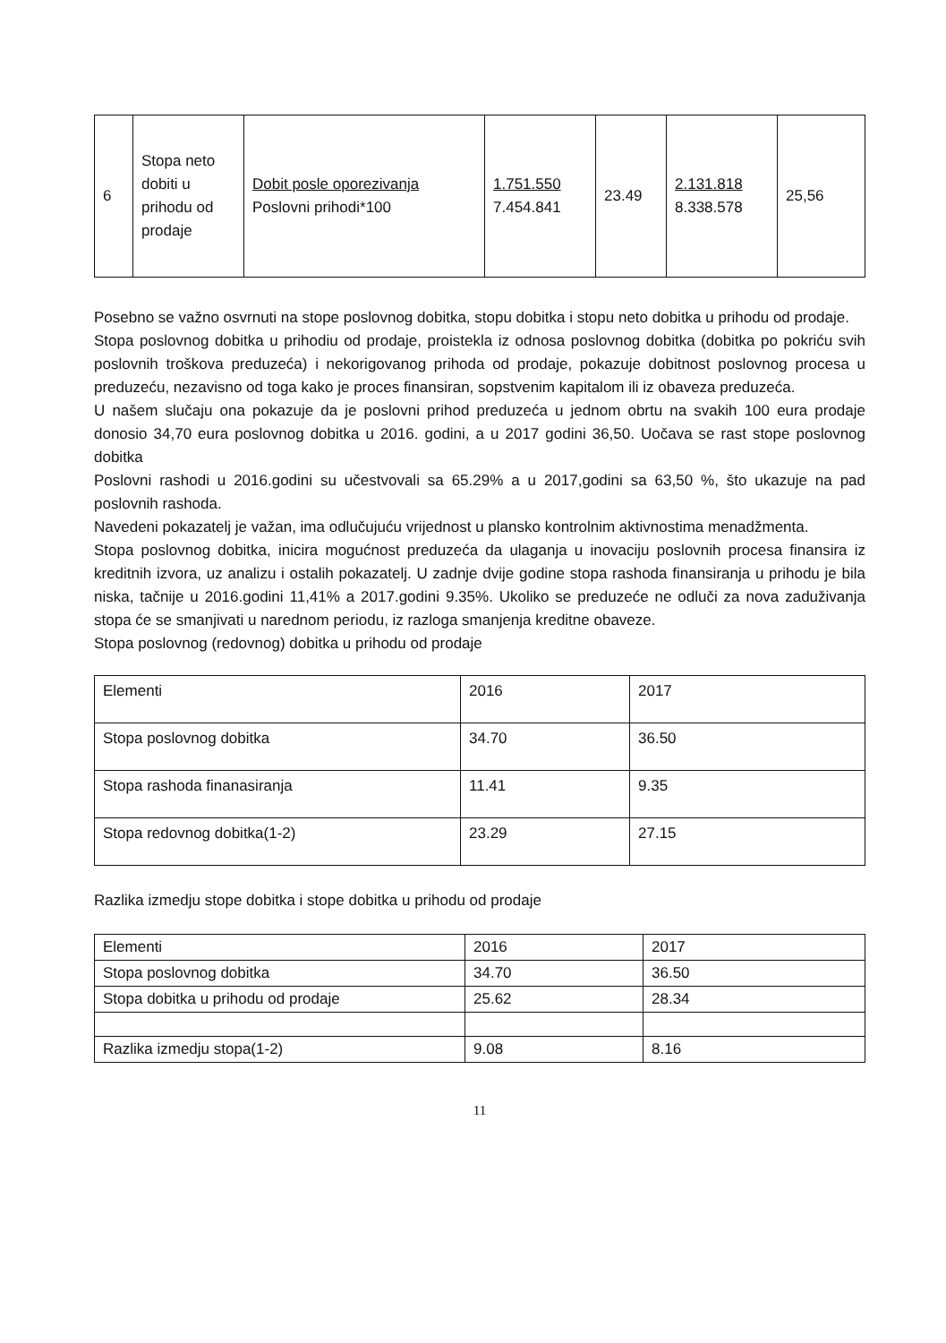| 6 | Stopa neto dobiti u prihodu od prodaje | Dobit posle oporezivanja Poslovni prihodi*100 | 1.751.550 7.454.841 | 23.49 | 2.131.818 8.338.578 | 25,56 |
Posebno se važno osvrnuti na stope poslovnog dobitka, stopu dobitka i stopu neto dobitka u prihodu od prodaje.
Stopa poslovnog dobitka u prihodiu od prodaje, proistekla iz odnosa poslovnog dobitka (dobitka po pokriću svih poslovnih troškova preduzeća) i nekorigovanog prihoda od prodaje, pokazuje dobitnost poslovnog procesa u preduzeću, nezavisno od toga kako je proces finansiran, sopstvenim kapitalom ili iz obaveza preduzeća.
U našem slučaju ona pokazuje da je poslovni prihod preduzeća u jednom obrtu na svakih 100 eura prodaje donosio 34,70 eura poslovnog dobitka u 2016. godini, a u 2017 godini 36,50. Uočava se rast stope poslovnog dobitka
Poslovni rashodi u 2016.godini su učestvovali sa 65.29% a u 2017,godini sa 63,50 %, što ukazuje na pad poslovnih rashoda.
Navedeni pokazatelj je važan, ima odlučujuću vrijednost u plansko kontrolnim aktivnostima menadžmenta.
Stopa poslovnog dobitka, inicira mogućnost preduzeća da ulaganja u inovaciju poslovnih procesa finansira iz kreditnih izvora, uz analizu i ostalih pokazatelj. U zadnje dvije godine stopa rashoda finansiranja u prihodu je bila niska, tačnije u 2016.godini 11,41% a 2017.godini 9.35%. Ukoliko se preduzeće ne odluči za nova zaduživanja stopa će se smanjivati u narednom periodu, iz razloga smanjenja kreditne obaveze.
Stopa poslovnog (redovnog) dobitka u prihodu od prodaje
| Elementi | 2016 | 2017 |
| Stopa poslovnog dobitka | 34.70 | 36.50 |
| Stopa rashoda finanasiranja | 11.41 | 9.35 |
| Stopa redovnog dobitka(1-2) | 23.29 | 27.15 |
Razlika izmedju stope dobitka i stope dobitka u prihodu od prodaje
| Elementi | 2016 | 2017 |
| Stopa poslovnog dobitka | 34.70 | 36.50 |
| Stopa dobitka u prihodu od prodaje | 25.62 | 28.34 |
| Razlika izmedju stopa(1-2) | 9.08 | 8.16 |
11